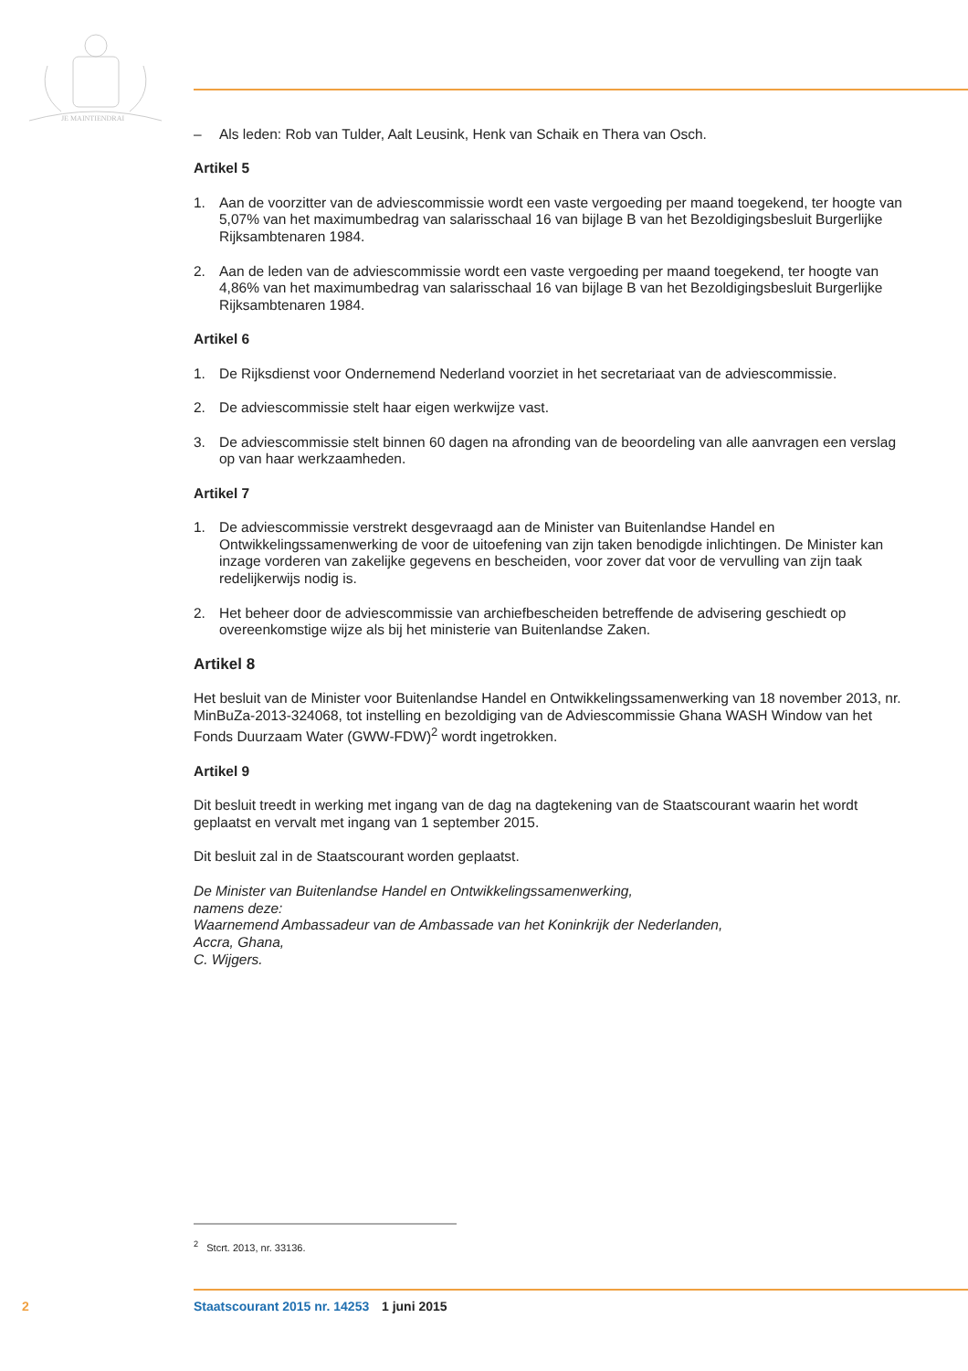JE MAINTIENDRAI
– Als leden: Rob van Tulder, Aalt Leusink, Henk van Schaik en Thera van Osch.
Artikel 5
1. Aan de voorzitter van de adviescommissie wordt een vaste vergoeding per maand toegekend, ter hoogte van 5,07% van het maximumbedrag van salarisschaal 16 van bijlage B van het Bezoldigingsbesluit Burgerlijke Rijksambtenaren 1984.
2. Aan de leden van de adviescommissie wordt een vaste vergoeding per maand toegekend, ter hoogte van 4,86% van het maximumbedrag van salarisschaal 16 van bijlage B van het Bezoldigingsbesluit Burgerlijke Rijksambtenaren 1984.
Artikel 6
1. De Rijksdienst voor Ondernemend Nederland voorziet in het secretariaat van de adviescommissie.
2. De adviescommissie stelt haar eigen werkwijze vast.
3. De adviescommissie stelt binnen 60 dagen na afronding van de beoordeling van alle aanvragen een verslag op van haar werkzaamheden.
Artikel 7
1. De adviescommissie verstrekt desgevraagd aan de Minister van Buitenlandse Handel en Ontwikkelingssamenwerking de voor de uitoefening van zijn taken benodigde inlichtingen. De Minister kan inzage vorderen van zakelijke gegevens en bescheiden, voor zover dat voor de vervulling van zijn taak redelijkerwijs nodig is.
2. Het beheer door de adviescommissie van archiefbescheiden betreffende de advisering geschiedt op overeenkomstige wijze als bij het ministerie van Buitenlandse Zaken.
Artikel 8
Het besluit van de Minister voor Buitenlandse Handel en Ontwikkelingssamenwerking van 18 november 2013, nr. MinBuZa-2013-324068, tot instelling en bezoldiging van de Adviescommissie Ghana WASH Window van het Fonds Duurzaam Water (GWW-FDW)<sup>2</sup> wordt ingetrokken.
Artikel 9
Dit besluit treedt in werking met ingang van de dag na dagtekening van de Staatscourant waarin het wordt geplaatst en vervalt met ingang van 1 september 2015.
Dit besluit zal in de Staatscourant worden geplaatst.
De Minister van Buitenlandse Handel en Ontwikkelingssamenwerking,
namens deze:
Waarnemend Ambassadeur van de Ambassade van het Koninkrijk der Nederlanden,
Accra, Ghana,
C. Wijgers.
<sup>2</sup> Stcrt. 2013, nr. 33136.
2 Staatscourant 2015 nr. 14253 1 juni 2015